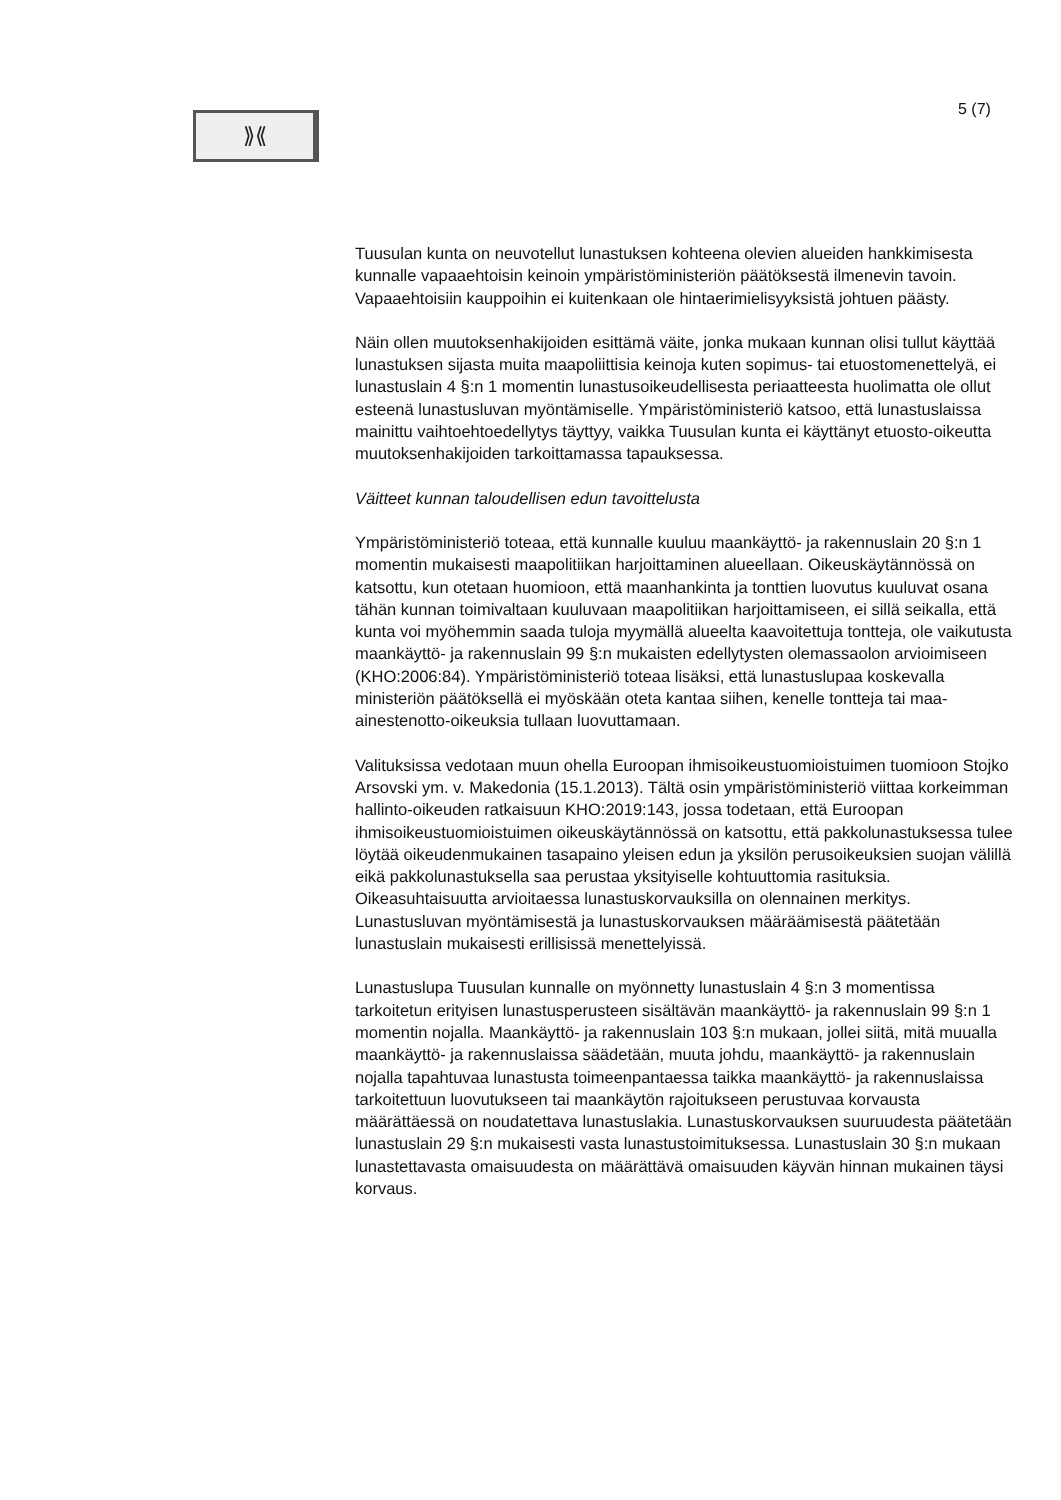⟫⟪
5 (7)
Tuusulan kunta on neuvotellut lunastuksen kohteena olevien alueiden hankkimisesta kunnalle vapaaehtoisin keinoin ympäristöministeriön päätöksestä ilmenevin tavoin. Vapaaehtoisiin kauppoihin ei kuitenkaan ole hintaerimielisyyksistä johtuen päästy.
Näin ollen muutoksenhakijoiden esittämä väite, jonka mukaan kunnan olisi tullut käyttää lunastuksen sijasta muita maapoliittisia keinoja kuten sopimus- tai etuostomenettelyä, ei lunastuslain 4 §:n 1 momentin lunastusoikeudellisesta periaatteesta huolimatta ole ollut esteenä lunastusluvan myöntämiselle. Ympäristöministeriö katsoo, että lunastuslaissa mainittu vaihtoehtoedellytys täyttyy, vaikka Tuusulan kunta ei käyttänyt etuosto-oikeutta muutoksenhakijoiden tarkoittamassa tapauksessa.
Väitteet kunnan taloudellisen edun tavoittelusta
Ympäristöministeriö toteaa, että kunnalle kuuluu maankäyttö- ja rakennuslain 20 §:n 1 momentin mukaisesti maapolitiikan harjoittaminen alueellaan. Oikeuskäytännössä on katsottu, kun otetaan huomioon, että maanhankinta ja tonttien luovutus kuuluvat osana tähän kunnan toimivaltaan kuuluvaan maapolitiikan harjoittamiseen, ei sillä seikalla, että kunta voi myöhemmin saada tuloja myymällä alueelta kaavoitettuja tontteja, ole vaikutusta maankäyttö- ja rakennuslain 99 §:n mukaisten edellytysten olemassaolon arvioimiseen (KHO:2006:84). Ympäristöministeriö toteaa lisäksi, että lunastuslupaa koskevalla ministeriön päätöksellä ei myöskään oteta kantaa siihen, kenelle tontteja tai maa-ainestenotto-oikeuksia tullaan luovuttamaan.
Valituksissa vedotaan muun ohella Euroopan ihmisoikeustuomioistuimen tuomioon Stojko Arsovski ym. v. Makedonia (15.1.2013). Tältä osin ympäristöministeriö viittaa korkeimman hallinto-oikeuden ratkaisuun KHO:2019:143, jossa todetaan, että Euroopan ihmisoikeustuomioistuimen oikeuskäytännössä on katsottu, että pakkolunastuksessa tulee löytää oikeudenmukainen tasapaino yleisen edun ja yksilön perusoikeuksien suojan välillä eikä pakkolunastuksella saa perustaa yksityiselle kohtuuttomia rasituksia. Oikeasuhtaisuutta arvioitaessa lunastuskorvauksilla on olennainen merkitys. Lunastusluvan myöntämisestä ja lunastuskorvauksen määräämisestä päätetään lunastuslain mukaisesti erillisissä menettelyissä.
Lunastuslupa Tuusulan kunnalle on myönnetty lunastuslain 4 §:n 3 momentissa tarkoitetun erityisen lunastusperusteen sisältävän maankäyttö- ja rakennuslain 99 §:n 1 momentin nojalla. Maankäyttö- ja rakennuslain 103 §:n mukaan, jollei siitä, mitä muualla maankäyttö- ja rakennuslaissa säädetään, muuta johdu, maankäyttö- ja rakennuslain nojalla tapahtuvaa lunastusta toimeenpantaessa taikka maankäyttö- ja rakennuslaissa tarkoitettuun luovutukseen tai maankäytön rajoitukseen perustuvaa korvausta määrättäessä on noudatettava lunastuslakia. Lunastuskorvauksen suuruudesta päätetään lunastuslain 29 §:n mukaisesti vasta lunastustoimituksessa. Lunastuslain 30 §:n mukaan lunastettavasta omaisuudesta on määrättävä omaisuuden käyvän hinnan mukainen täysi korvaus.